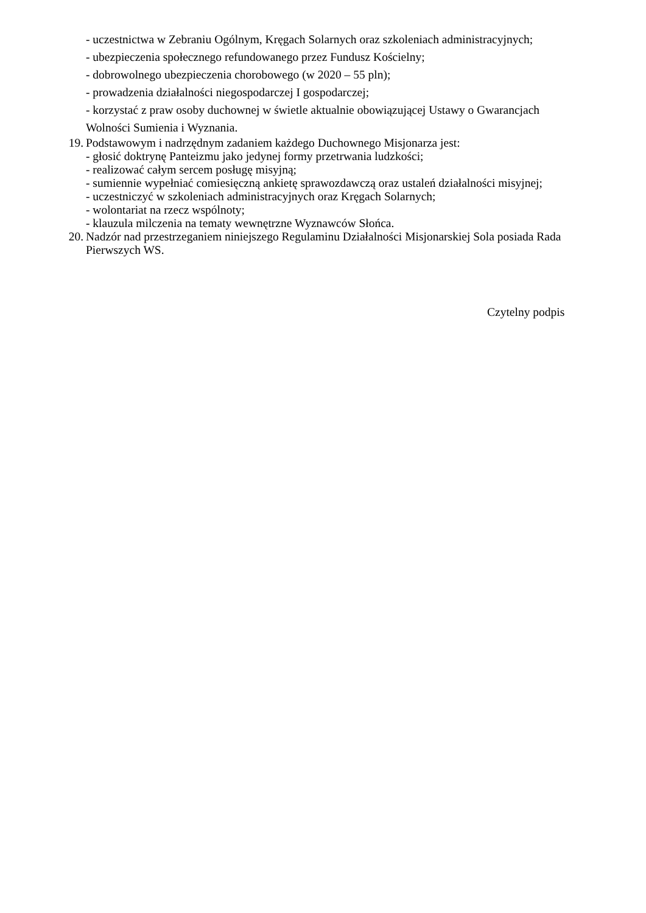- uczestnictwa w Zebraniu Ogólnym, Kręgach Solarnych oraz szkoleniach administracyjnych;
- ubezpieczenia społecznego refundowanego przez Fundusz Kościelny;
- dobrowolnego ubezpieczenia chorobowego (w 2020 – 55 pln);
- prowadzenia działalności niegospodarczej I gospodarczej;
- korzystać z praw osoby duchownej w świetle aktualnie obowiązującej Ustawy o Gwarancjach
Wolności Sumienia i Wyznania.
19. Podstawowym i nadrzędnym zadaniem każdego Duchownego Misjonarza jest:
- głosić doktrynę Panteizmu jako jedynej formy przetrwania ludzkości;
- realizować całym sercem posługę misyjną;
- sumiennie wypełniać comiesięczną ankietę sprawozdawczą oraz ustaleń działalności misyjnej;
- uczestniczyć w szkoleniach administracyjnych oraz Kręgach Solarnych;
- wolontariat na rzecz wspólnoty;
- klauzula milczenia na tematy wewnętrzne Wyznawców Słońca.
20. Nadzór nad przestrzeganiem niniejszego Regulaminu Działalności Misjonarskiej Sola posiada Rada Pierwszych WS.
Czytelny podpis